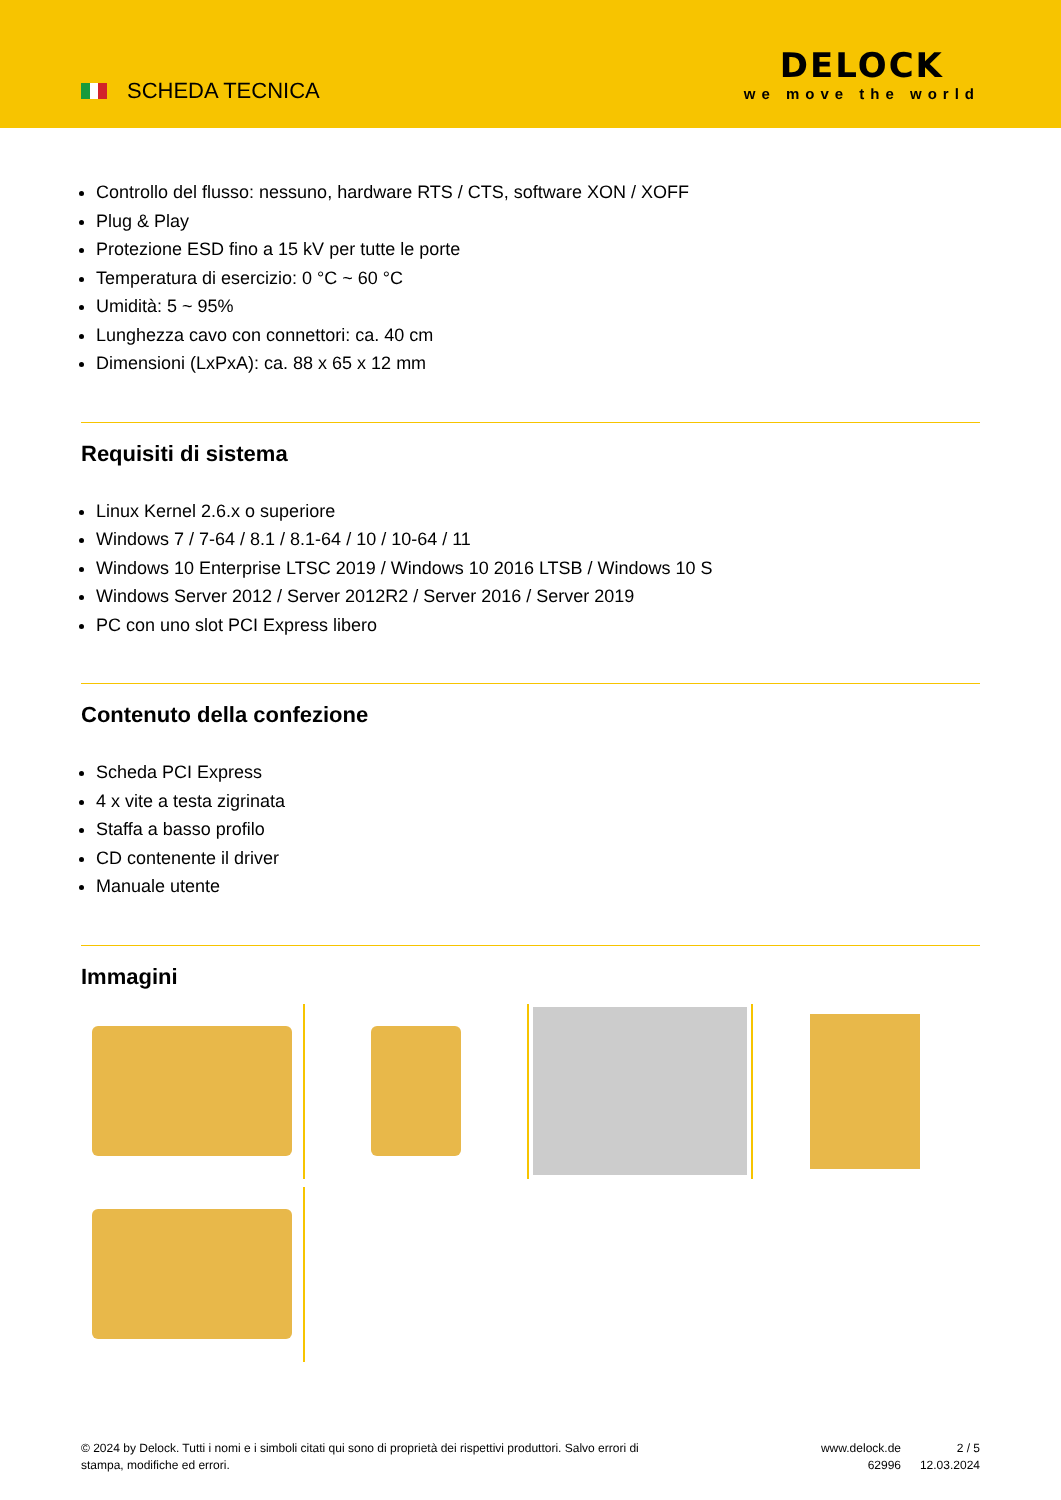SCHEDA TECNICA
DELOCK
we move the world
Controllo del flusso: nessuno, hardware RTS / CTS, software XON / XOFF
Plug & Play
Protezione ESD fino a 15 kV per tutte le porte
Temperatura di esercizio: 0 °C ~ 60 °C
Umidità: 5 ~ 95%
Lunghezza cavo con connettori: ca. 40 cm
Dimensioni (LxPxA): ca. 88 x 65 x 12 mm
Requisiti di sistema
Linux Kernel 2.6.x o superiore
Windows 7 / 7-64 / 8.1 / 8.1-64 / 10 / 10-64 / 11
Windows 10 Enterprise LTSC 2019 / Windows 10 2016 LTSB / Windows 10 S
Windows Server 2012 / Server 2012R2 / Server 2016 / Server 2019
PC con uno slot PCI Express libero
Contenuto della confezione
Scheda PCI Express
4 x vite a testa zigrinata
Staffa a basso profilo
CD contenente il driver
Manuale utente
Immagini
© 2024 by Delock. Tutti i nomi e i simboli citati qui sono di proprietà dei rispettivi produttori. Salvo errori di stampa, modifiche ed errori.
www.delock.de
62996
2 / 5
12.03.2024